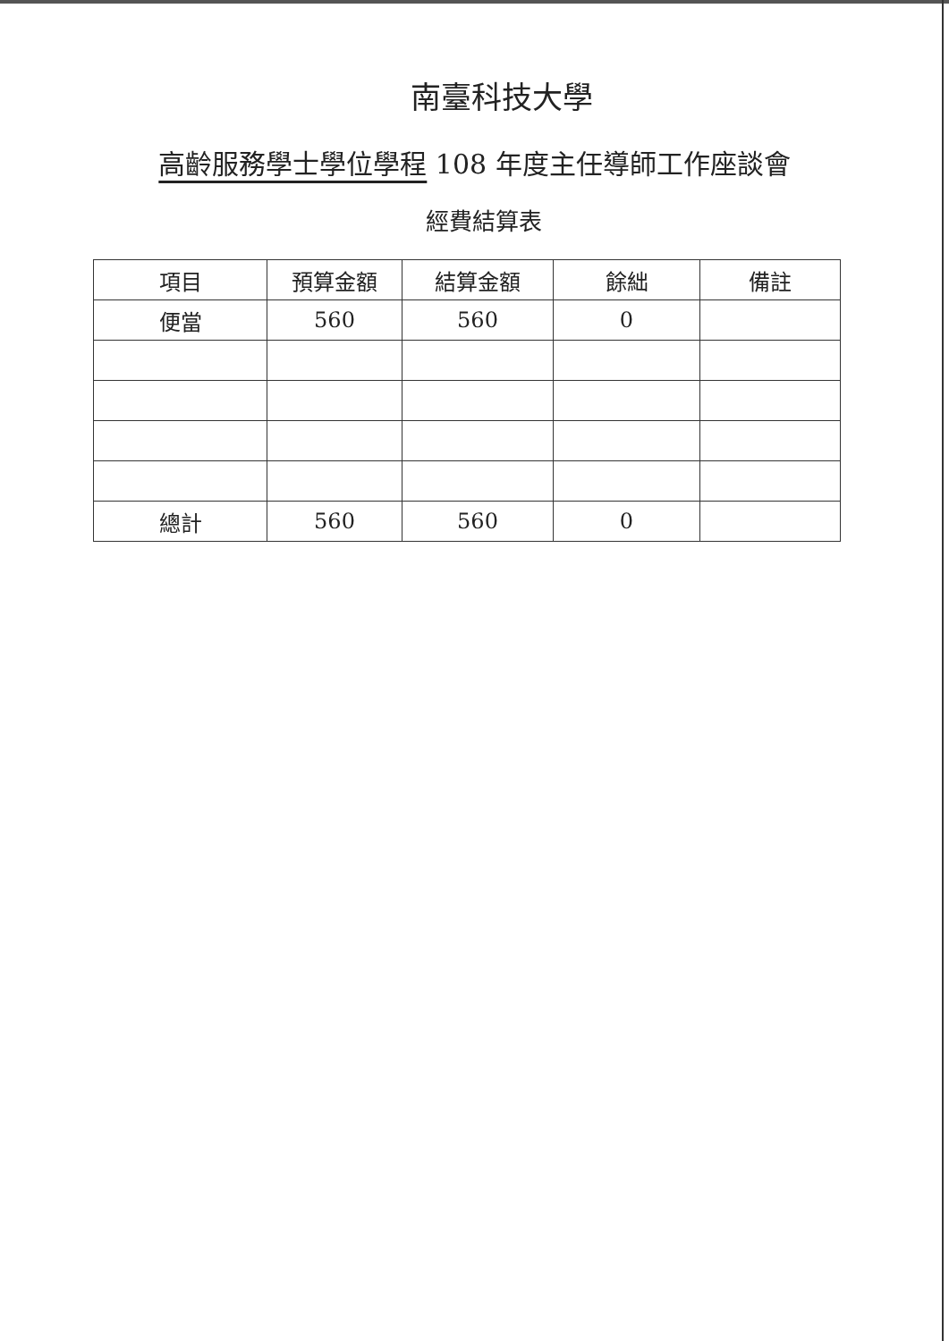南臺科技大學
高齡服務學士學位學程 108 年度主任導師工作座談會
經費結算表
| 項目 | 預算金額 | 結算金額 | 餘絀 | 備註 |
| --- | --- | --- | --- | --- |
| 便當 | 560 | 560 | 0 | |
| 總計 | 560 | 560 | 0 | |